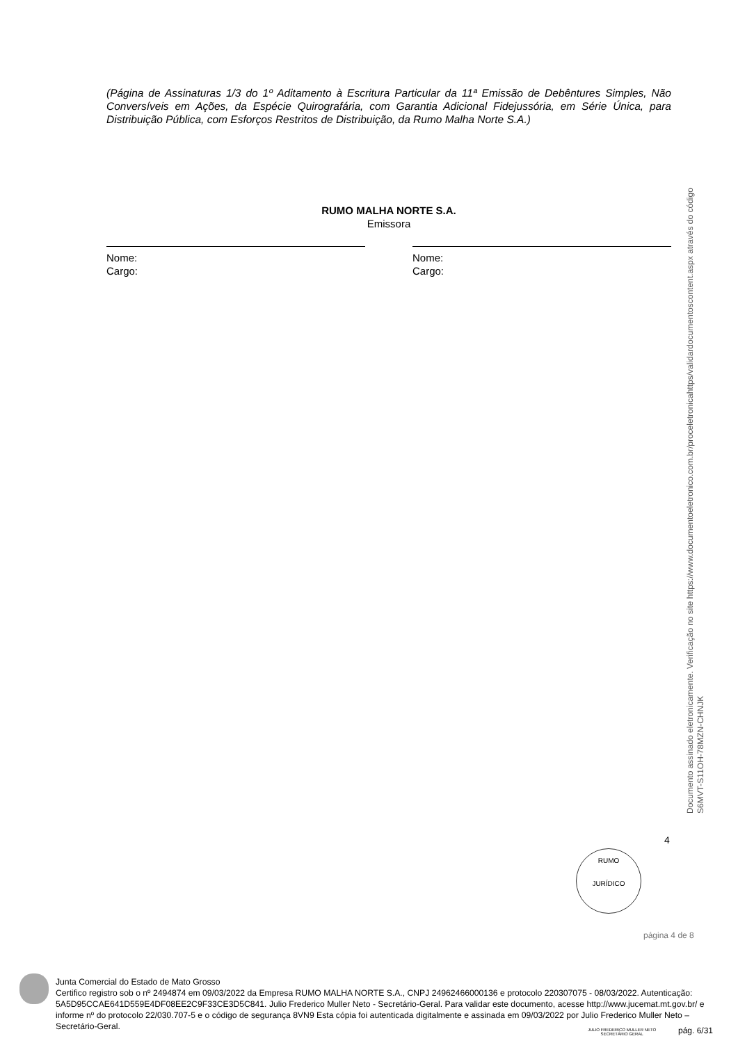(Página de Assinaturas 1/3 do 1º Aditamento à Escritura Particular da 11ª Emissão de Debêntures Simples, Não Conversíveis em Ações, da Espécie Quirografária, com Garantia Adicional Fidejussória, em Série Única, para Distribuição Pública, com Esforços Restritos de Distribuição, da Rumo Malha Norte S.A.)
RUMO MALHA NORTE S.A.
Emissora
Nome:
Cargo:
Nome:
Cargo:
Documento assinado eletronicamente. Verificação no site https://www.documentoeletronico.com.br/proceletronicahttps/validardocumentoscontent.aspx através do código S6MVT-S11OH-78MZN-CHNJK
4
RUMO
JURÍDICO
página 4 de 8
Junta Comercial do Estado de Mato Grosso
Certifico registro sob o nº 2494874 em 09/03/2022 da Empresa RUMO MALHA NORTE S.A., CNPJ 24962466000136 e protocolo 220307075 - 08/03/2022. Autenticação: 5A5D95CCAE641D559E4DF08EE2C9F33CE3D5C841. Julio Frederico Muller Neto - Secretário-Geral. Para validar este documento, acesse http://www.jucemat.mt.gov.br/ e informe nº do protocolo 22/030.707-5 e o código de segurança 8VN9 Esta cópia foi autenticada digitalmente e assinada em 09/03/2022 por Julio Frederico Muller Neto – Secretário-Geral.
JULIO FREDERICO MULLER NETO
SECRETÁRIO GERAL
pág. 6/31